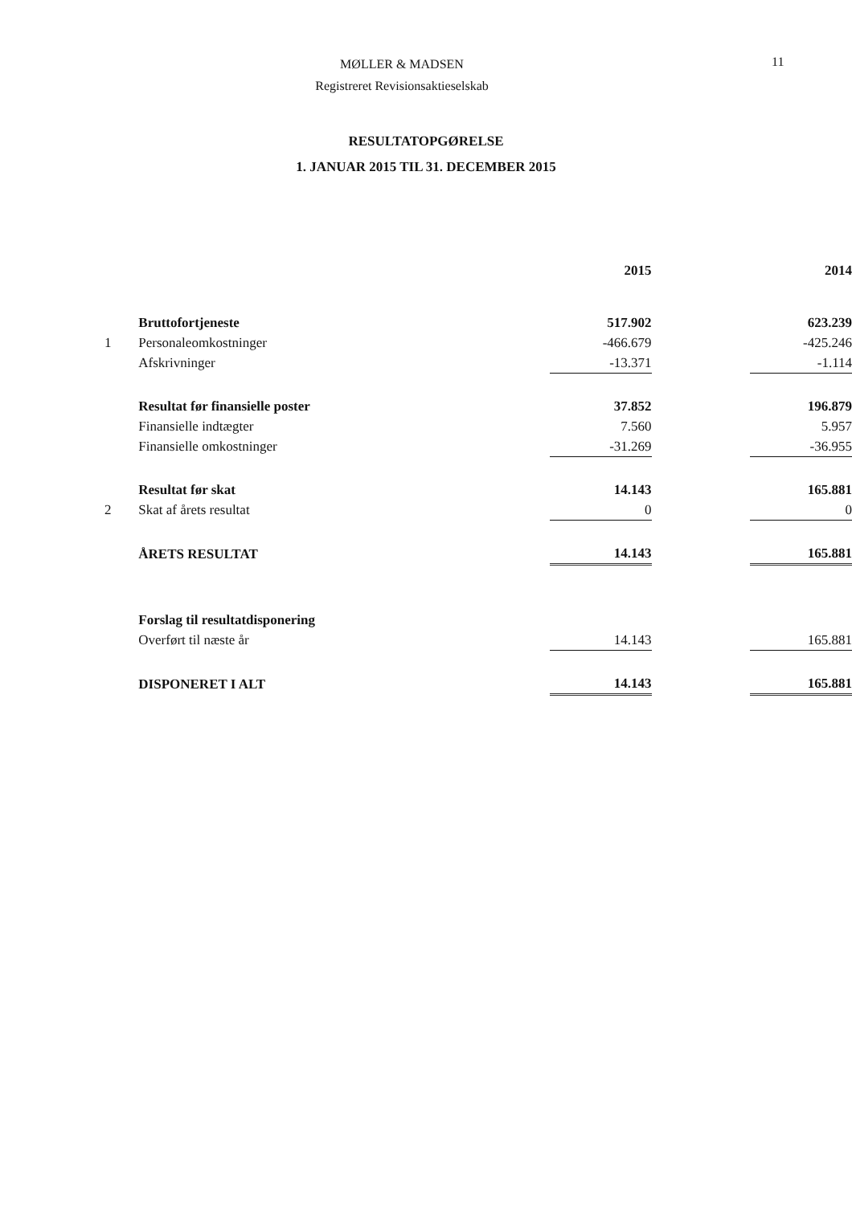MØLLER & MADSEN
Registreret Revisionsaktieselskab
11
RESULTATOPGØRELSE
1. JANUAR 2015 TIL 31. DECEMBER 2015
| | | 2015 | | 2014 |
| | Bruttofortjeneste | 517.902 | | 623.239 |
| 1 | Personaleomkostninger | -466.679 | | -425.246 |
| | Afskrivninger | -13.371 | | -1.114 |
| | Resultat før finansielle poster | 37.852 | | 196.879 |
| | Finansielle indtægter | 7.560 | | 5.957 |
| | Finansielle omkostninger | -31.269 | | -36.955 |
| | Resultat før skat | 14.143 | | 165.881 |
| 2 | Skat af årets resultat | 0 | | 0 |
| | ÅRETS RESULTAT | 14.143 | | 165.881 |
| | Forslag til resultatdisponering | | | |
| | Overført til næste år | 14.143 | | 165.881 |
| | DISPONERET I ALT | 14.143 | | 165.881 |